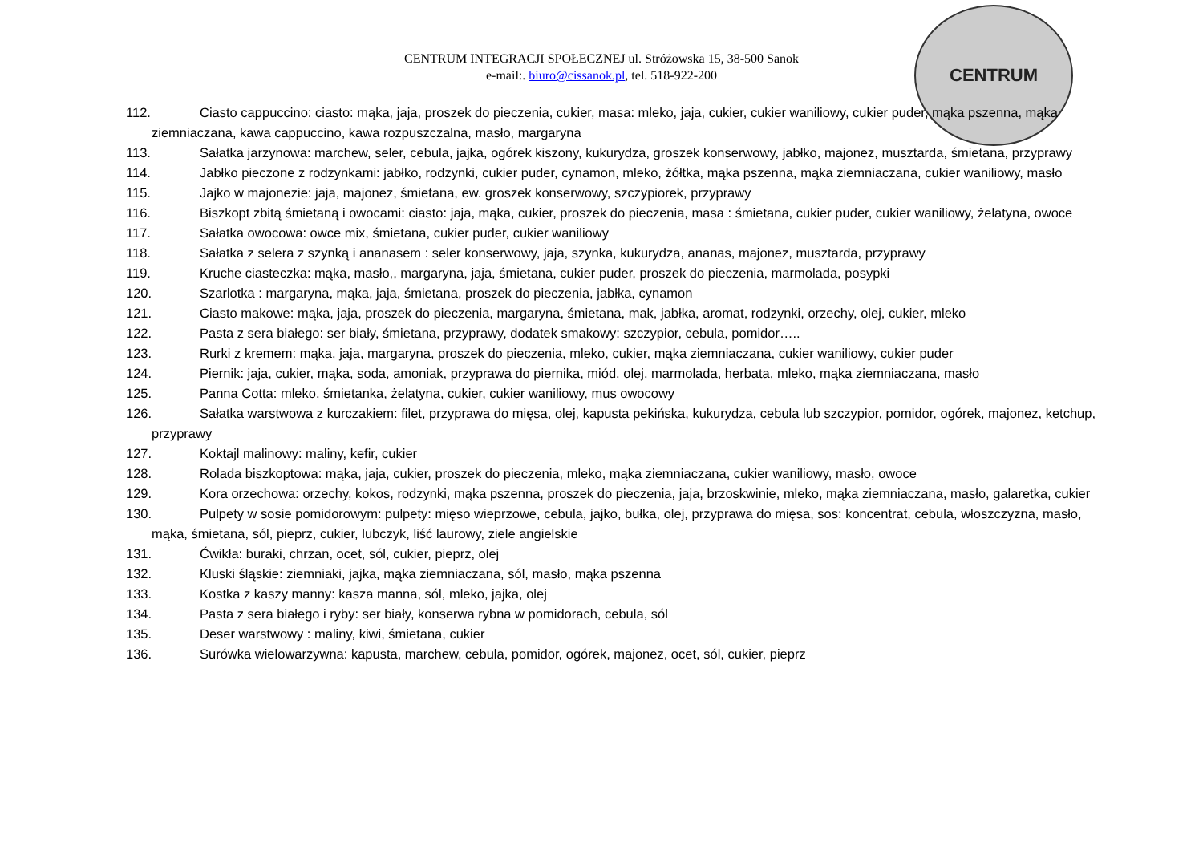CENTRUM INTEGRACJI SPOŁECZNEJ ul. Stróżowska 15, 38-500 Sanok
e-mail:. biuro@cissanok.pl, tel. 518-922-200
CENTRUM
112. Ciasto cappuccino: ciasto: mąka, jaja, proszek do pieczenia, cukier, masa: mleko, jaja, cukier, cukier waniliowy, cukier puder, mąka pszenna, mąka ziemniaczana, kawa cappuccino, kawa rozpuszczalna, masło, margaryna
113. Sałatka jarzynowa: marchew, seler, cebula, jajka, ogórek kiszony, kukurydza, groszek konserwowy, jabłko, majonez, musztarda, śmietana, przyprawy
114. Jabłko pieczone z rodzynkami: jabłko, rodzynki, cukier puder, cynamon, mleko, żółtka, mąka pszenna, mąka ziemniaczana, cukier waniliowy, masło
115. Jajko w majonezie: jaja, majonez, śmietana, ew. groszek konserwowy, szczypiorek, przyprawy
116. Biszkopt zbitą śmietaną i owocami: ciasto: jaja, mąka, cukier, proszek do pieczenia, masa : śmietana, cukier puder, cukier waniliowy, żelatyna, owoce
117. Sałatka owocowa: owce mix, śmietana, cukier puder, cukier waniliowy
118. Sałatka z selera z szynką i ananasem : seler konserwowy, jaja, szynka, kukurydza, ananas, majonez, musztarda, przyprawy
119. Kruche ciasteczka: mąka, masło,, margaryna, jaja, śmietana, cukier puder, proszek do pieczenia, marmolada, posypki
120. Szarlotka : margaryna, mąka, jaja, śmietana, proszek do pieczenia, jabłka, cynamon
121. Ciasto makowe: mąka, jaja, proszek do pieczenia, margaryna, śmietana, mak, jabłka, aromat, rodzynki, orzechy, olej, cukier, mleko
122. Pasta z sera białego: ser biały, śmietana, przyprawy, dodatek smakowy: szczypior, cebula, pomidor…..
123. Rurki z kremem: mąka, jaja, margaryna, proszek do pieczenia, mleko, cukier, mąka ziemniaczana, cukier waniliowy, cukier puder
124. Piernik: jaja, cukier, mąka, soda, amoniak, przyprawa do piernika, miód, olej, marmolada, herbata, mleko, mąka ziemniaczana, masło
125. Panna Cotta: mleko, śmietanka, żelatyna, cukier, cukier waniliowy, mus owocowy
126. Sałatka warstwowa z kurczakiem: filet, przyprawa do mięsa, olej, kapusta pekińska, kukurydza, cebula lub szczypior, pomidor, ogórek, majonez, ketchup, przyprawy
127. Koktajl malinowy: maliny, kefir, cukier
128. Rolada biszkoptowa: mąka, jaja, cukier, proszek do pieczenia, mleko, mąka ziemniaczana, cukier waniliowy, masło, owoce
129. Kora orzechowa: orzechy, kokos, rodzynki, mąka pszenna, proszek do pieczenia, jaja, brzoskwinie, mleko, mąka ziemniaczana, masło, galaretka, cukier
130. Pulpety w sosie pomidorowym: pulpety: mięso wieprzowe, cebula, jajko, bułka, olej, przyprawa do mięsa, sos: koncentrat, cebula, włoszczyzna, masło, mąka, śmietana, sól, pieprz, cukier, lubczyk, liść laurowy, ziele angielskie
131. Ćwikła: buraki, chrzan, ocet, sól, cukier, pieprz, olej
132. Kluski śląskie: ziemniaki, jajka, mąka ziemniaczana, sól, masło, mąka pszenna
133. Kostka z kaszy manny: kasza manna, sól, mleko, jajka, olej
134. Pasta z sera białego i ryby: ser biały, konserwa rybna w pomidorach, cebula, sól
135. Deser warstwowy : maliny, kiwi, śmietana, cukier
136. Surówka wielowarzywna: kapusta, marchew, cebula, pomidor, ogórek, majonez, ocet, sól, cukier, pieprz